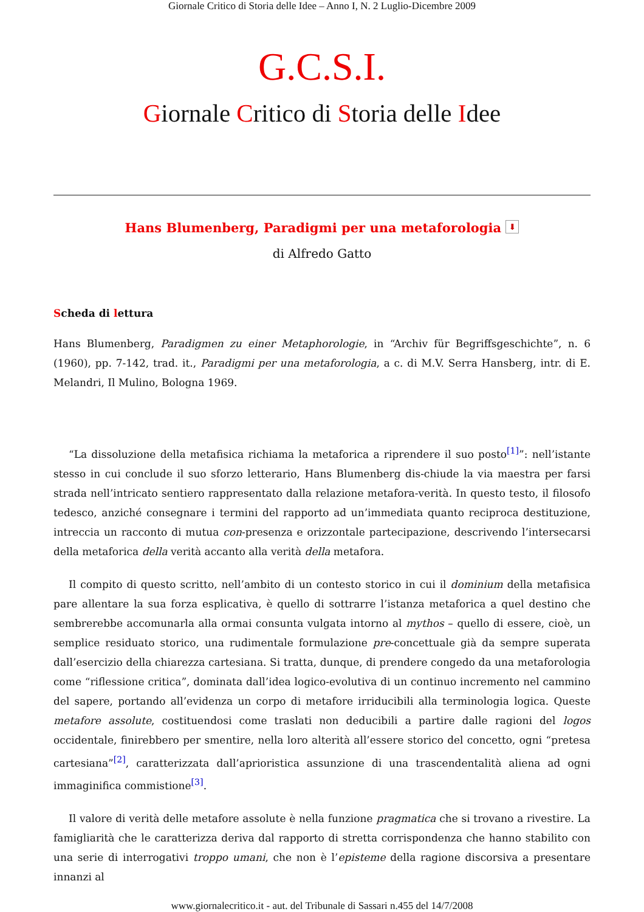Giornale Critico di Storia delle Idee – Anno I, N. 2 Luglio-Dicembre 2009
G.C.S.I.
Giornale Critico di Storia delle Idee
Hans Blumenberg, Paradigmi per una metaforologia ⬇
di Alfredo Gatto
Scheda di lettura
Hans Blumenberg, Paradigmen zu einer Metaphorologie, in “Archiv für Begriffsgeschichte”, n. 6 (1960), pp. 7-142, trad. it., Paradigmi per una metaforologia, a c. di M.V. Serra Hansberg, intr. di E. Melandri, Il Mulino, Bologna 1969.
“La dissoluzione della metafisica richiama la metaforica a riprendere il suo posto<sup>[1]</sup>”: nell’istante stesso in cui conclude il suo sforzo letterario, Hans Blumenberg dis-chiude la via maestra per farsi strada nell’intricato sentiero rappresentato dalla relazione metafora-verità. In questo testo, il filosofo tedesco, anziché consegnare i termini del rapporto ad un’immediata quanto reciproca destituzione, intreccia un racconto di mutua con-presenza e orizzontale partecipazione, descrivendo l’intersecarsi della metaforica della verità accanto alla verità della metafora.
Il compito di questo scritto, nell’ambito di un contesto storico in cui il dominium della metafisica pare allentare la sua forza esplicativa, è quello di sottrarre l’istanza metaforica a quel destino che sembrerebbe accomunarla alla ormai consunta vulgata intorno al mythos – quello di essere, cioè, un semplice residuato storico, una rudimentale formulazione pre-concettuale già da sempre superata dall’esercizio della chiarezza cartesiana. Si tratta, dunque, di prendere congedo da una metaforologia come “riflessione critica”, dominata dall’idea logico-evolutiva di un continuo incremento nel cammino del sapere, portando all’evidenza un corpo di metafore irriducibili alla terminologia logica. Queste metafore assolute, costituendosi come traslati non deducibili a partire dalle ragioni del logos occidentale, finirebbero per smentire, nella loro alterità all’essere storico del concetto, ogni “pretesa cartesiana”<sup>[2]</sup>, caratterizzata dall’aprioristica assunzione di una trascendentalità aliena ad ogni immaginifica commistione<sup>[3]</sup>.
Il valore di verità delle metafore assolute è nella funzione pragmatica che si trovano a rivestire. La famigliarità che le caratterizza deriva dal rapporto di stretta corrispondenza che hanno stabilito con una serie di interrogativi troppo umani, che non è l’episteme della ragione discorsiva a presentare innanzi al
www.giornalecritico.it - aut. del Tribunale di Sassari n.455 del 14/7/2008